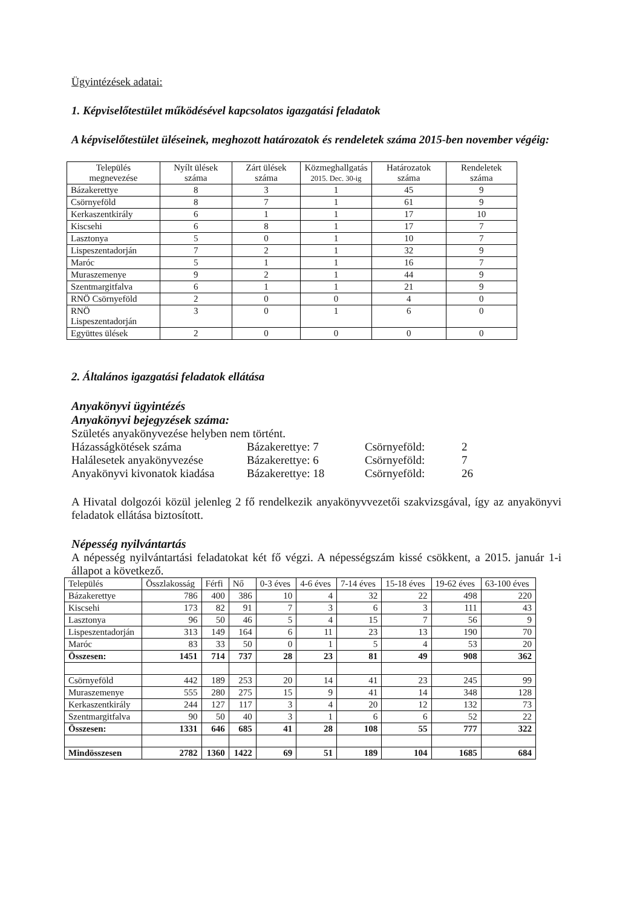Ügyintézések adatai:
1. Képviselőtestület működésével kapcsolatos igazgatási feladatok
A képviselőtestület üléseinek, meghozott határozatok és rendeletek száma 2015-ben november végéig:
| Település megnevezése | Nyílt ülések száma | Zárt ülések száma | Közmeghallgatás 2015. Dec. 30-ig | Határozatok száma | Rendeletek száma |
| --- | --- | --- | --- | --- | --- |
| Bázakerettye | 8 | 3 | 1 | 45 | 9 |
| Csörnyeföld | 8 | 7 | 1 | 61 | 9 |
| Kerkaszentkirály | 6 | 1 | 1 | 17 | 10 |
| Kiscsehi | 6 | 8 | 1 | 17 | 7 |
| Lasztonya | 5 | 0 | 1 | 10 | 7 |
| Lispeszentadorján | 7 | 2 | 1 | 32 | 9 |
| Maróc | 5 | 1 | 1 | 16 | 7 |
| Muraszemenye | 9 | 2 | 1 | 44 | 9 |
| Szentmargitfalva | 6 | 1 | 1 | 21 | 9 |
| RNÖ Csörnyeföld | 2 | 0 | 0 | 4 | 0 |
| RNÖ Lispeszentadorján | 3 | 0 | 1 | 6 | 0 |
| Együttes ülések | 2 | 0 | 0 | 0 | 0 |
2. Általános igazgatási feladatok ellátása
Anyakönyvi ügyintézés
Anyakönyvi bejegyzések száma:
Születés anyakönyvezése helyben nem történt.
Házasságkötések száma Bázakerettye: 7 Csörnyeföld: 2
Halálesetek anyakönyvezése Bázakerettye: 6 Csörnyeföld: 7
Anyakönyvi kivonatok kiadása Bázakerettye: 18 Csörnyeföld: 26
A Hivatal dolgozói közül jelenleg 2 fő rendelkezik anyakönyvvezetői szakvizsgával, így az anyakönyvi feladatok ellátása biztosított.
Népesség nyilvántartás
A népesség nyilvántartási feladatokat két fő végzi. A népességszám kissé csökkent, a 2015. január 1-i állapot a következő.
| Település | Összlakosság | Férfi | Nő | 0-3 éves | 4-6 éves | 7-14 éves | 15-18 éves | 19-62 éves | 63-100 éves |
| --- | --- | --- | --- | --- | --- | --- | --- | --- | --- |
| Bázakerettye | 786 | 400 | 386 | 10 | 4 | 32 | 22 | 498 | 220 |
| Kiscsehi | 173 | 82 | 91 | 7 | 3 | 6 | 3 | 111 | 43 |
| Lasztonya | 96 | 50 | 46 | 5 | 4 | 15 | 7 | 56 | 9 |
| Lispeszentadorján | 313 | 149 | 164 | 6 | 11 | 23 | 13 | 190 | 70 |
| Maróc | 83 | 33 | 50 | 0 | 1 | 5 | 4 | 53 | 20 |
| Összesen: | 1451 | 714 | 737 | 28 | 23 | 81 | 49 | 908 | 362 |
| Csörnyeföld | 442 | 189 | 253 | 20 | 14 | 41 | 23 | 245 | 99 |
| Muraszemenye | 555 | 280 | 275 | 15 | 9 | 41 | 14 | 348 | 128 |
| Kerkaszentkirály | 244 | 127 | 117 | 3 | 4 | 20 | 12 | 132 | 73 |
| Szentmargitfalva | 90 | 50 | 40 | 3 | 1 | 6 | 6 | 52 | 22 |
| Összesen: | 1331 | 646 | 685 | 41 | 28 | 108 | 55 | 777 | 322 |
| Mindösszesen | 2782 | 1360 | 1422 | 69 | 51 | 189 | 104 | 1685 | 684 |